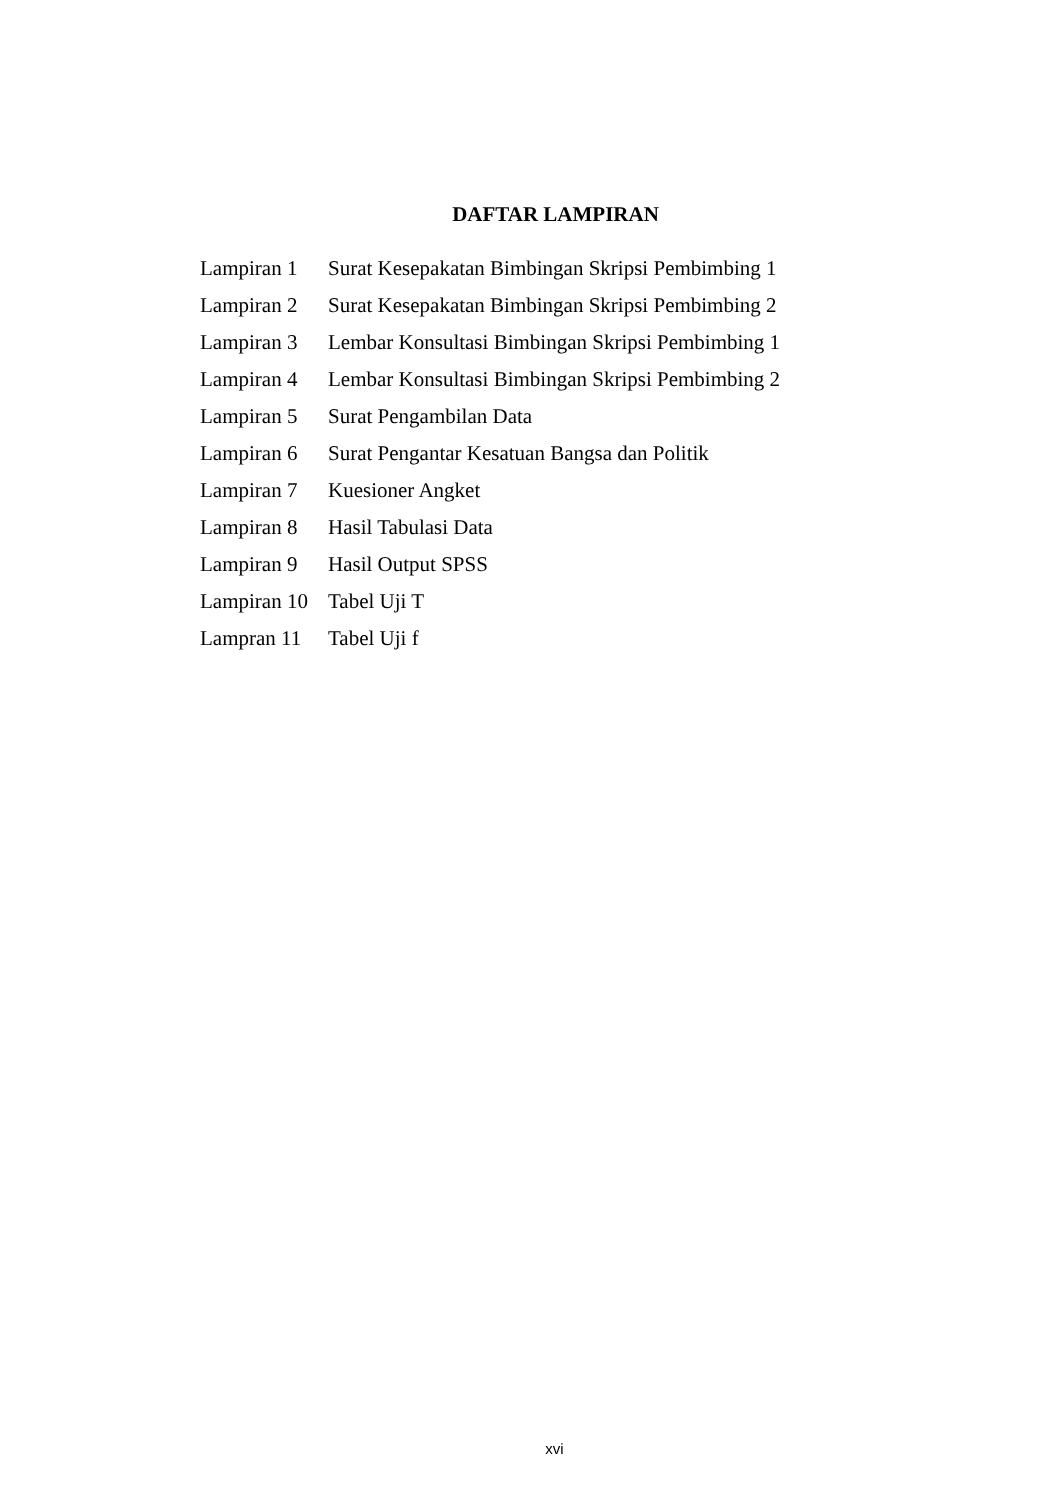DAFTAR LAMPIRAN
| Lampiran 1 | Surat Kesepakatan Bimbingan Skripsi Pembimbing 1 |
| Lampiran 2 | Surat Kesepakatan Bimbingan Skripsi Pembimbing 2 |
| Lampiran 3 | Lembar Konsultasi Bimbingan Skripsi Pembimbing 1 |
| Lampiran 4 | Lembar Konsultasi Bimbingan Skripsi Pembimbing 2 |
| Lampiran 5 | Surat Pengambilan Data |
| Lampiran 6 | Surat Pengantar Kesatuan Bangsa dan Politik |
| Lampiran 7 | Kuesioner Angket |
| Lampiran 8 | Hasil Tabulasi Data |
| Lampiran 9 | Hasil Output SPSS |
| Lampiran 10 | Tabel Uji T |
| Lampran 11 | Tabel Uji f |
xvi